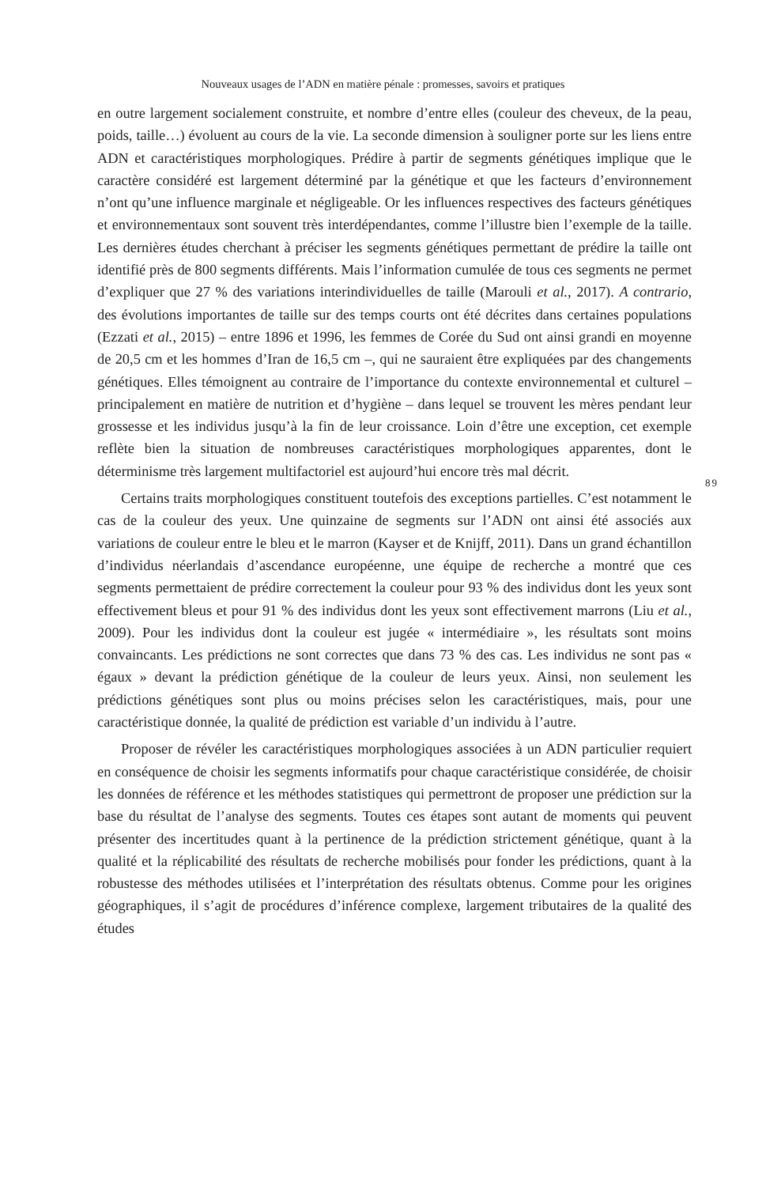Nouveaux usages de l’ADN en matière pénale : promesses, savoirs et pratiques
89
en outre largement socialement construite, et nombre d’entre elles (couleur des cheveux, de la peau, poids, taille…) évoluent au cours de la vie. La seconde dimension à souligner porte sur les liens entre ADN et caractéristiques morphologiques. Prédire à partir de segments génétiques implique que le caractère considéré est largement déterminé par la génétique et que les facteurs d’environnement n’ont qu’une influence marginale et négligeable. Or les influences respectives des facteurs génétiques et environnementaux sont souvent très interdépendantes, comme l’illustre bien l’exemple de la taille. Les dernières études cherchant à préciser les segments génétiques permettant de prédire la taille ont identifié près de 800 segments différents. Mais l’information cumulée de tous ces segments ne permet d’expliquer que 27 % des variations interindividuelles de taille (Marouli et al., 2017). A contrario, des évolutions importantes de taille sur des temps courts ont été décrites dans certaines populations (Ezzati et al., 2015) – entre 1896 et 1996, les femmes de Corée du Sud ont ainsi grandi en moyenne de 20,5 cm et les hommes d’Iran de 16,5 cm –, qui ne sauraient être expliquées par des changements génétiques. Elles témoignent au contraire de l’importance du contexte environnemental et culturel – principalement en matière de nutrition et d’hygiène – dans lequel se trouvent les mères pendant leur grossesse et les individus jusqu’à la fin de leur croissance. Loin d’être une exception, cet exemple reflète bien la situation de nombreuses caractéristiques morphologiques apparentes, dont le déterminisme très largement multifactoriel est aujourd’hui encore très mal décrit.
Certains traits morphologiques constituent toutefois des exceptions partielles. C’est notamment le cas de la couleur des yeux. Une quinzaine de segments sur l’ADN ont ainsi été associés aux variations de couleur entre le bleu et le marron (Kayser et de Knijff, 2011). Dans un grand échantillon d’individus néerlandais d’ascendance européenne, une équipe de recherche a montré que ces segments permettaient de prédire correctement la couleur pour 93 % des individus dont les yeux sont effectivement bleus et pour 91 % des individus dont les yeux sont effectivement marrons (Liu et al., 2009). Pour les individus dont la couleur est jugée « intermédiaire », les résultats sont moins convaincants. Les prédictions ne sont correctes que dans 73 % des cas. Les individus ne sont pas « égaux » devant la prédiction génétique de la couleur de leurs yeux. Ainsi, non seulement les prédictions génétiques sont plus ou moins précises selon les caractéristiques, mais, pour une caractéristique donnée, la qualité de prédiction est variable d’un individu à l’autre.
Proposer de révéler les caractéristiques morphologiques associées à un ADN particulier requiert en conséquence de choisir les segments informatifs pour chaque caractéristique considérée, de choisir les données de référence et les méthodes statistiques qui permettront de proposer une prédiction sur la base du résultat de l’analyse des segments. Toutes ces étapes sont autant de moments qui peuvent présenter des incertitudes quant à la pertinence de la prédiction strictement génétique, quant à la qualité et la réplicabilité des résultats de recherche mobilisés pour fonder les prédictions, quant à la robustesse des méthodes utilisées et l’interprétation des résultats obtenus. Comme pour les origines géographiques, il s’agit de procédures d’inférence complexe, largement tributaires de la qualité des études